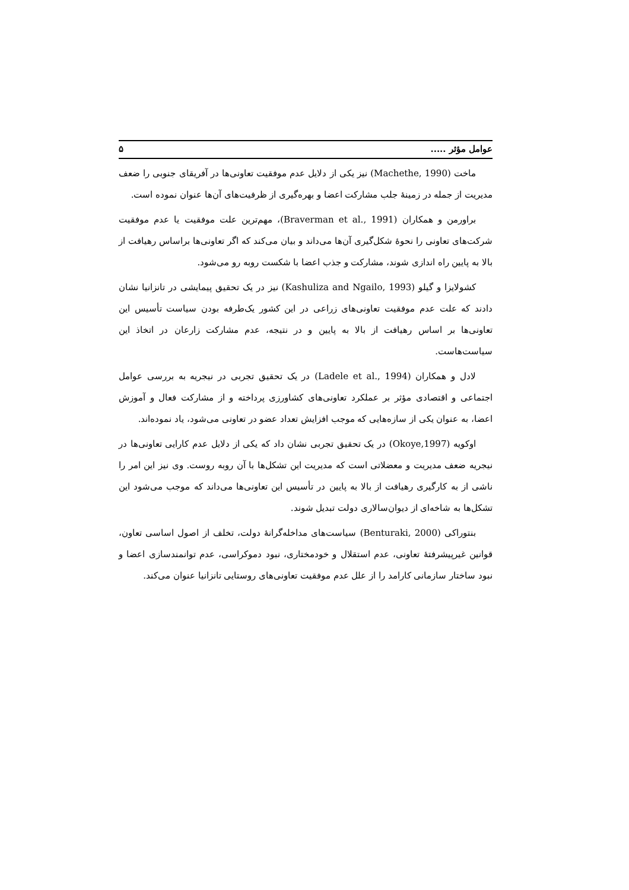عوامل مؤثر ..... ۵
ماخت (Machethe, 1990) نیز یکی از دلایل عدم موفقیت تعاونی‌ها در آفریقای جنوبی را ضعف مدیریت از جمله در زمینهٔ جلب مشارکت اعضا و بهره‌گیری از ظرفیت‌های آن‌ها عنوان نموده است.
براورمن و همکاران (Braverman et al., 1991)، مهم‌ترین علت موفقیت یا عدم موفقیت شرکت‌های تعاونی را نحوهٔ شکل‌گیری آن‌ها می‌داند و بیان می‌کند که اگر تعاونی‌ها براساس رهیافت از بالا به پایین راه اندازی شوند، مشارکت و جذب اعضا با شکست روبه رو می‌شود.
کشولایزا و گیلو (Kashuliza and Ngailo, 1993) نیز در یک تحقیق پیمایشی در تانزانیا نشان دادند که علت عدم موفقیت تعاونی‌های زراعی در این کشور یک‌طرفه بودن سیاست تأسیس این تعاونی‌ها بر اساس رهیافت از بالا به پایین و در نتیجه، عدم مشارکت زارعان در اتخاذ این سیاست‌هاست.
لادل و همکاران (Ladele et al., 1994) در یک تحقیق تجربی در نیجریه به بررسی عوامل اجتماعی و اقتصادی مؤثر بر عملکرد تعاونی‌های کشاورزی پرداخته و از مشارکت فعال و آموزش اعضا، به عنوان یکی از سازه‌هایی که موجب افزایش تعداد عضو در تعاونی می‌شود، یاد نموده‌اند.
اوکویه (Okoye,1997) در یک تحقیق تجربی نشان داد که یکی از دلایل عدم کارایی تعاونی‌ها در نیجریه ضعف مدیریت و معضلاتی است که مدیریت این تشکل‌ها با آن روبه روست. وی نیز این امر را ناشی از به کارگیری رهیافت از بالا به پایین در تأسیس این تعاونی‌ها می‌داند که موجب می‌شود این تشکل‌ها به شاخه‌ای از دیوان‌سالاری دولت تبدیل شوند.
بنتوراکی (Benturaki, 2000) سیاست‌های مداخله‌گرانهٔ دولت، تخلف از اصول اساسی تعاون، قوانین غیرپیشرفتهٔ تعاونی، عدم استقلال و خودمختاری، نبود دموکراسی، عدم توانمندسازی اعضا و نبود ساختار سازمانی کارامد را از علل عدم موفقیت تعاونی‌های روستایی تانزانیا عنوان می‌کند.